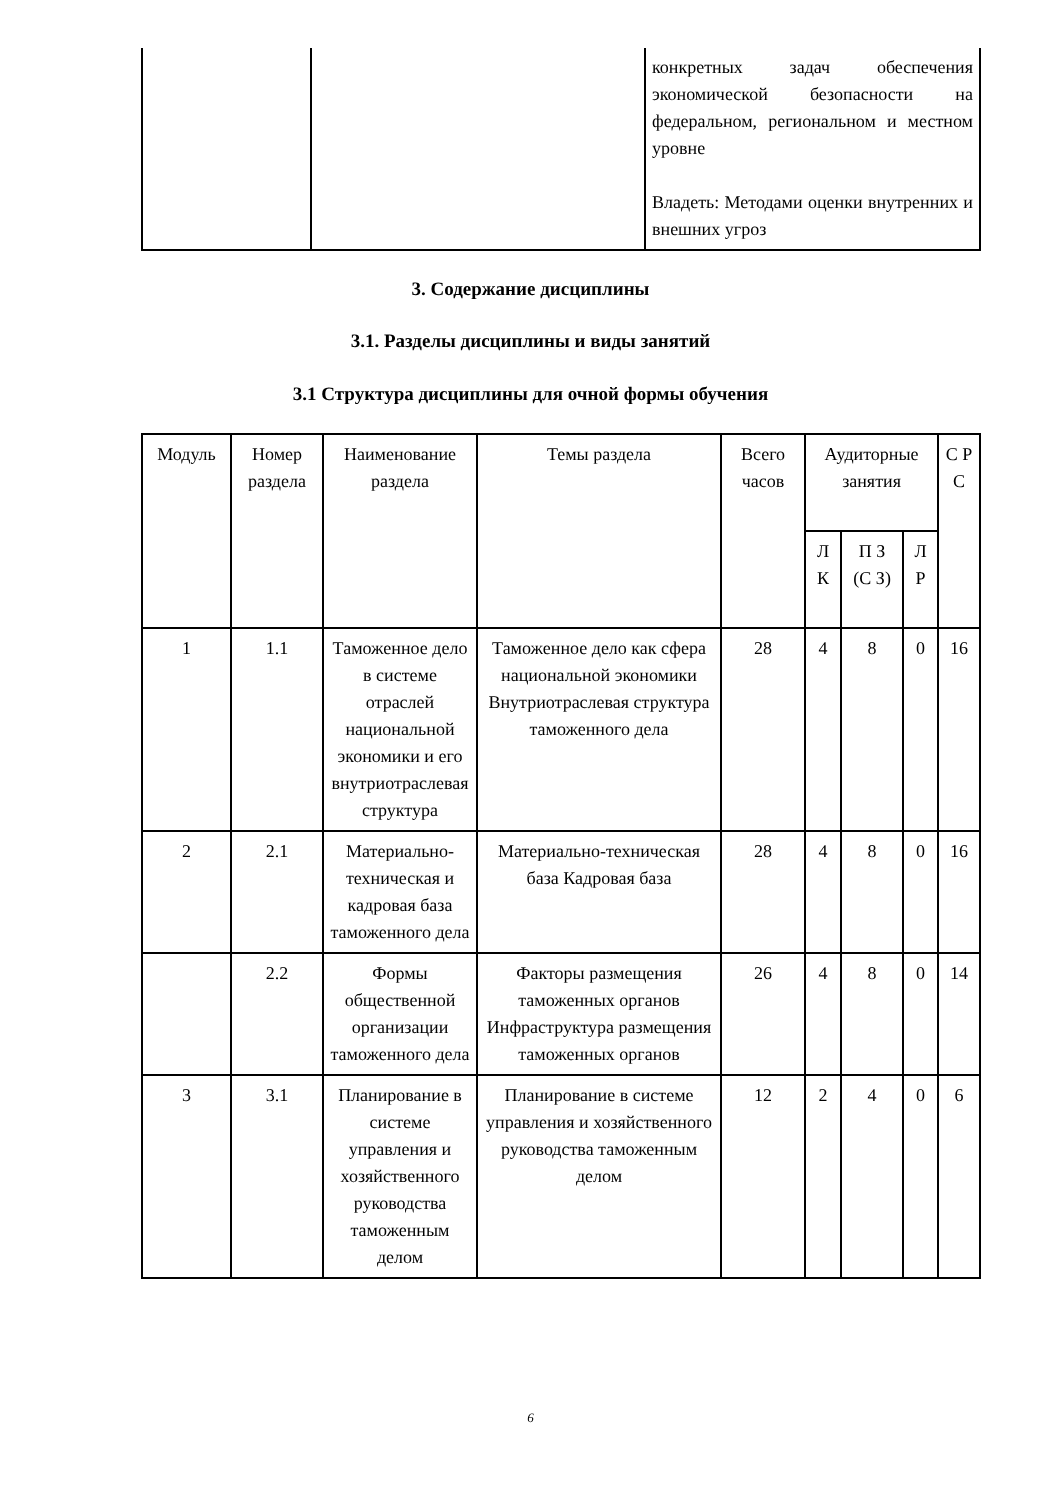| | | конкретных задач обеспечения экономической безопасности на федеральном, региональном и местном уровне Владеть: Методами оценки внутренних и внешних угроз |
3. Содержание дисциплины
3.1. Разделы дисциплины и виды занятий
3.1 Структура дисциплины для очной формы обучения
| Модуль | Номер раздела | Наименование раздела | Темы раздела | Всего часов | Аудиторные занятия | | | С Р С |
| --- | --- | --- | --- | --- | --- | --- | --- | --- |
| | | | | | Л К | П З (С З) | Л Р | |
| 1 | 1.1 | Таможенное дело в системе отраслей национальной экономики и его внутриотраслевая структура | Таможенное дело как сфера национальной экономики Внутриотраслевая структура таможенного дела | 28 | 4 | 8 | 0 | 16 |
| 2 | 2.1 | Материально-техническая и кадровая база таможенного дела | Материально-техническая база Кадровая база | 28 | 4 | 8 | 0 | 16 |
| | 2.2 | Формы общественной организации таможенного дела | Факторы размещения таможенных органов Инфраструктура размещения таможенных органов | 26 | 4 | 8 | 0 | 14 |
| 3 | 3.1 | Планирование в системе управления и хозяйственного руководства таможенным делом | Планирование в системе управления и хозяйственного руководства таможенным делом | 12 | 2 | 4 | 0 | 6 |
6